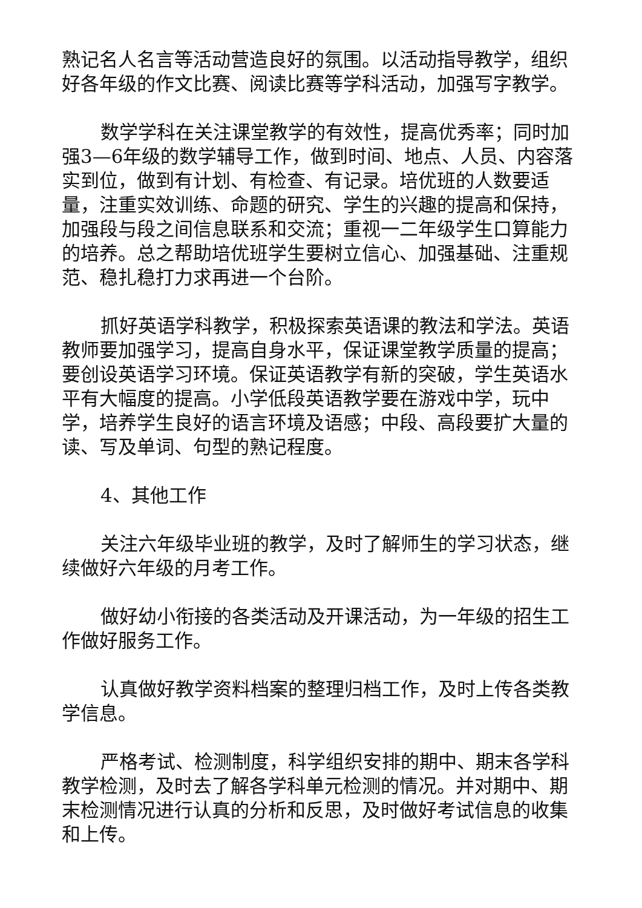熟记名人名言等活动营造良好的氛围。以活动指导教学，组织好各年级的作文比赛、阅读比赛等学科活动，加强写字教学。
数学学科在关注课堂教学的有效性，提高优秀率；同时加强3—6年级的数学辅导工作，做到时间、地点、人员、内容落实到位，做到有计划、有检查、有记录。培优班的人数要适量，注重实效训练、命题的研究、学生的兴趣的提高和保持，加强段与段之间信息联系和交流；重视一二年级学生口算能力的培养。总之帮助培优班学生要树立信心、加强基础、注重规范、稳扎稳打力求再进一个台阶。
抓好英语学科教学，积极探索英语课的教法和学法。英语教师要加强学习，提高自身水平，保证课堂教学质量的提高；要创设英语学习环境。保证英语教学有新的突破，学生英语水平有大幅度的提高。小学低段英语教学要在游戏中学，玩中学，培养学生良好的语言环境及语感；中段、高段要扩大量的读、写及单词、句型的熟记程度。
4、其他工作
关注六年级毕业班的教学，及时了解师生的学习状态，继续做好六年级的月考工作。
做好幼小衔接的各类活动及开课活动，为一年级的招生工作做好服务工作。
认真做好教学资料档案的整理归档工作，及时上传各类教学信息。
严格考试、检测制度，科学组织安排的期中、期末各学科教学检测，及时去了解各学科单元检测的情况。并对期中、期末检测情况进行认真的分析和反思，及时做好考试信息的收集和上传。